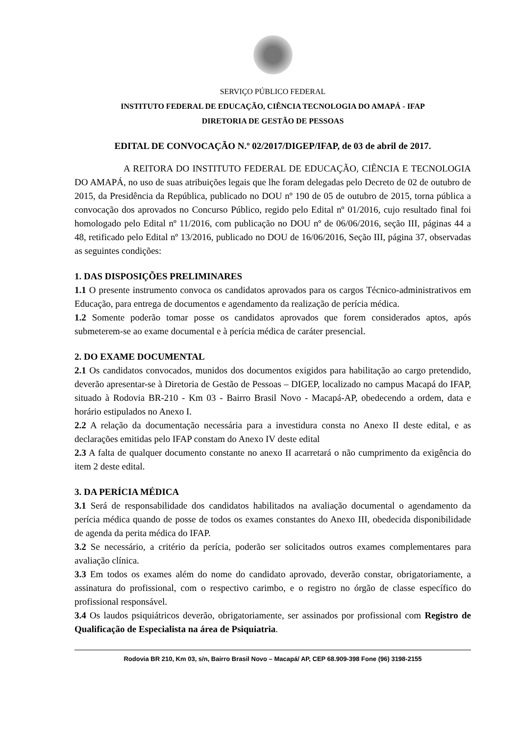SERVIÇO PÚBLICO FEDERAL
INSTITUTO FEDERAL DE EDUCAÇÃO, CIÊNCIA TECNOLOGIA DO AMAPÁ - IFAP
DIRETORIA DE GESTÃO DE PESSOAS
EDITAL DE CONVOCAÇÃO N.º 02/2017/DIGEP/IFAP, de 03 de abril de 2017.
A REITORA DO INSTITUTO FEDERAL DE EDUCAÇÃO, CIÊNCIA E TECNOLOGIA DO AMAPÁ, no uso de suas atribuições legais que lhe foram delegadas pelo Decreto de 02 de outubro de 2015, da Presidência da República, publicado no DOU nº 190 de 05 de outubro de 2015, torna pública a convocação dos aprovados no Concurso Público, regido pelo Edital nº 01/2016, cujo resultado final foi homologado pelo Edital nº 11/2016, com publicação no DOU nº de 06/06/2016, seção III, páginas 44 a 48, retificado pelo Edital nº 13/2016, publicado no DOU de 16/06/2016, Seção III, página 37, observadas as seguintes condições:
1. DAS DISPOSIÇÕES PRELIMINARES
1.1 O presente instrumento convoca os candidatos aprovados para os cargos Técnico-administrativos em Educação, para entrega de documentos e agendamento da realização de perícia médica.
1.2 Somente poderão tomar posse os candidatos aprovados que forem considerados aptos, após submeterem-se ao exame documental e à perícia médica de caráter presencial.
2. DO EXAME DOCUMENTAL
2.1 Os candidatos convocados, munidos dos documentos exigidos para habilitação ao cargo pretendido, deverão apresentar-se à Diretoria de Gestão de Pessoas – DIGEP, localizado no campus Macapá do IFAP, situado à Rodovia BR-210 - Km 03 - Bairro Brasil Novo - Macapá-AP, obedecendo a ordem, data e horário estipulados no Anexo I.
2.2 A relação da documentação necessária para a investidura consta no Anexo II deste edital, e as declarações emitidas pelo IFAP constam do Anexo IV deste edital
2.3 A falta de qualquer documento constante no anexo II acarretará o não cumprimento da exigência do item 2 deste edital.
3. DA PERÍCIA MÉDICA
3.1 Será de responsabilidade dos candidatos habilitados na avaliação documental o agendamento da perícia médica quando de posse de todos os exames constantes do Anexo III, obedecida disponibilidade de agenda da perita médica do IFAP.
3.2 Se necessário, a critério da perícia, poderão ser solicitados outros exames complementares para avaliação clínica.
3.3 Em todos os exames além do nome do candidato aprovado, deverão constar, obrigatoriamente, a assinatura do profissional, com o respectivo carimbo, e o registro no órgão de classe específico do profissional responsável.
3.4 Os laudos psiquiátricos deverão, obrigatoriamente, ser assinados por profissional com Registro de Qualificação de Especialista na área de Psiquiatria.
Rodovia BR 210, Km 03, s/n, Bairro Brasil Novo – Macapá/ AP, CEP 68.909-398 Fone (96) 3198-2155